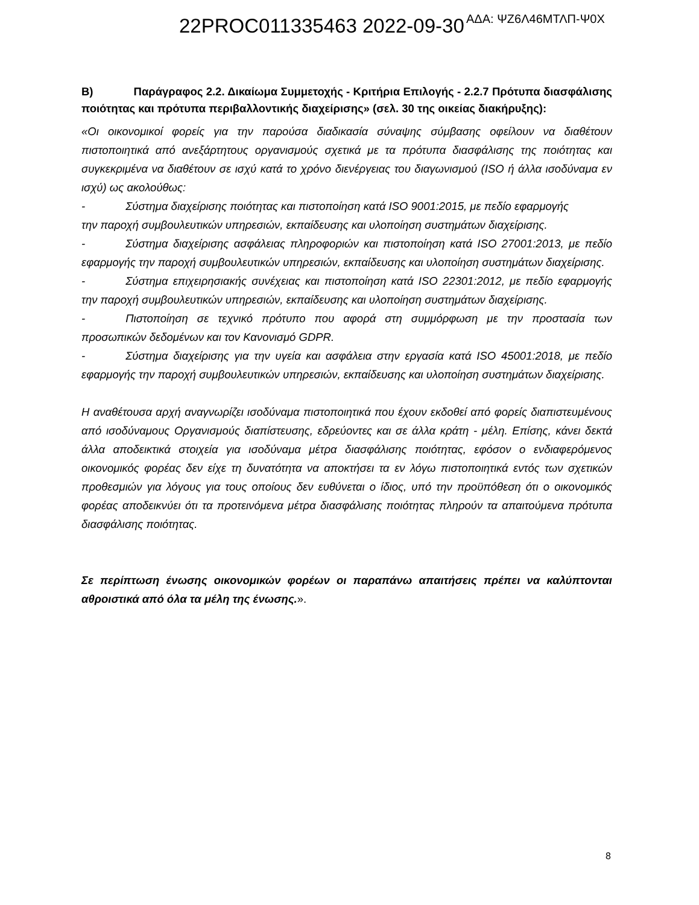22PROC011335463 2022-09-30 ΑΔΑ: ΨΖ6Λ46ΜΤΛΠ-Ψ0Χ
Β) Παράγραφος 2.2. Δικαίωμα Συμμετοχής - Κριτήρια Επιλογής - 2.2.7 Πρότυπα διασφάλισης ποιότητας και πρότυπα περιβαλλοντικής διαχείρισης» (σελ. 30 της οικείας διακήρυξης):
«Οι οικονομικοί φορείς για την παρούσα διαδικασία σύναψης σύμβασης οφείλουν να διαθέτουν πιστοποιητικά από ανεξάρτητους οργανισμούς σχετικά με τα πρότυπα διασφάλισης της ποιότητας και συγκεκριμένα να διαθέτουν σε ισχύ κατά το χρόνο διενέργειας του διαγωνισμού (ISO ή άλλα ισοδύναμα εν ισχύ) ως ακολούθως:
- Σύστημα διαχείρισης ποιότητας και πιστοποίηση κατά ISO 9001:2015, με πεδίο εφαρμογής
την παροχή συμβουλευτικών υπηρεσιών, εκπαίδευσης και υλοποίηση συστημάτων διαχείρισης.
- Σύστημα διαχείρισης ασφάλειας πληροφοριών και πιστοποίηση κατά ISO 27001:2013, με πεδίο εφαρμογής την παροχή συμβουλευτικών υπηρεσιών, εκπαίδευσης και υλοποίηση συστημάτων διαχείρισης.
- Σύστημα επιχειρησιακής συνέχειας και πιστοποίηση κατά ISO 22301:2012, με πεδίο εφαρμογής την παροχή συμβουλευτικών υπηρεσιών, εκπαίδευσης και υλοποίηση συστημάτων διαχείρισης.
- Πιστοποίηση σε τεχνικό πρότυπο που αφορά στη συμμόρφωση με την προστασία των προσωπικών δεδομένων και τον Κανονισμό GDPR.
- Σύστημα διαχείρισης για την υγεία και ασφάλεια στην εργασία κατά ISO 45001:2018, με πεδίο εφαρμογής την παροχή συμβουλευτικών υπηρεσιών, εκπαίδευσης και υλοποίηση συστημάτων διαχείρισης.
Η αναθέτουσα αρχή αναγνωρίζει ισοδύναμα πιστοποιητικά που έχουν εκδοθεί από φορείς διαπιστευμένους από ισοδύναμους Οργανισμούς διαπίστευσης, εδρεύοντες και σε άλλα κράτη - μέλη. Επίσης, κάνει δεκτά άλλα αποδεικτικά στοιχεία για ισοδύναμα μέτρα διασφάλισης ποιότητας, εφόσον ο ενδιαφερόμενος οικονομικός φορέας δεν είχε τη δυνατότητα να αποκτήσει τα εν λόγω πιστοποιητικά εντός των σχετικών προθεσμιών για λόγους για τους οποίους δεν ευθύνεται ο ίδιος, υπό την προϋπόθεση ότι ο οικονομικός φορέας αποδεικνύει ότι τα προτεινόμενα μέτρα διασφάλισης ποιότητας πληρούν τα απαιτούμενα πρότυπα διασφάλισης ποιότητας.
Σε περίπτωση ένωσης οικονομικών φορέων οι παραπάνω απαιτήσεις πρέπει να καλύπτονται αθροιστικά από όλα τα μέλη της ένωσης.».
8